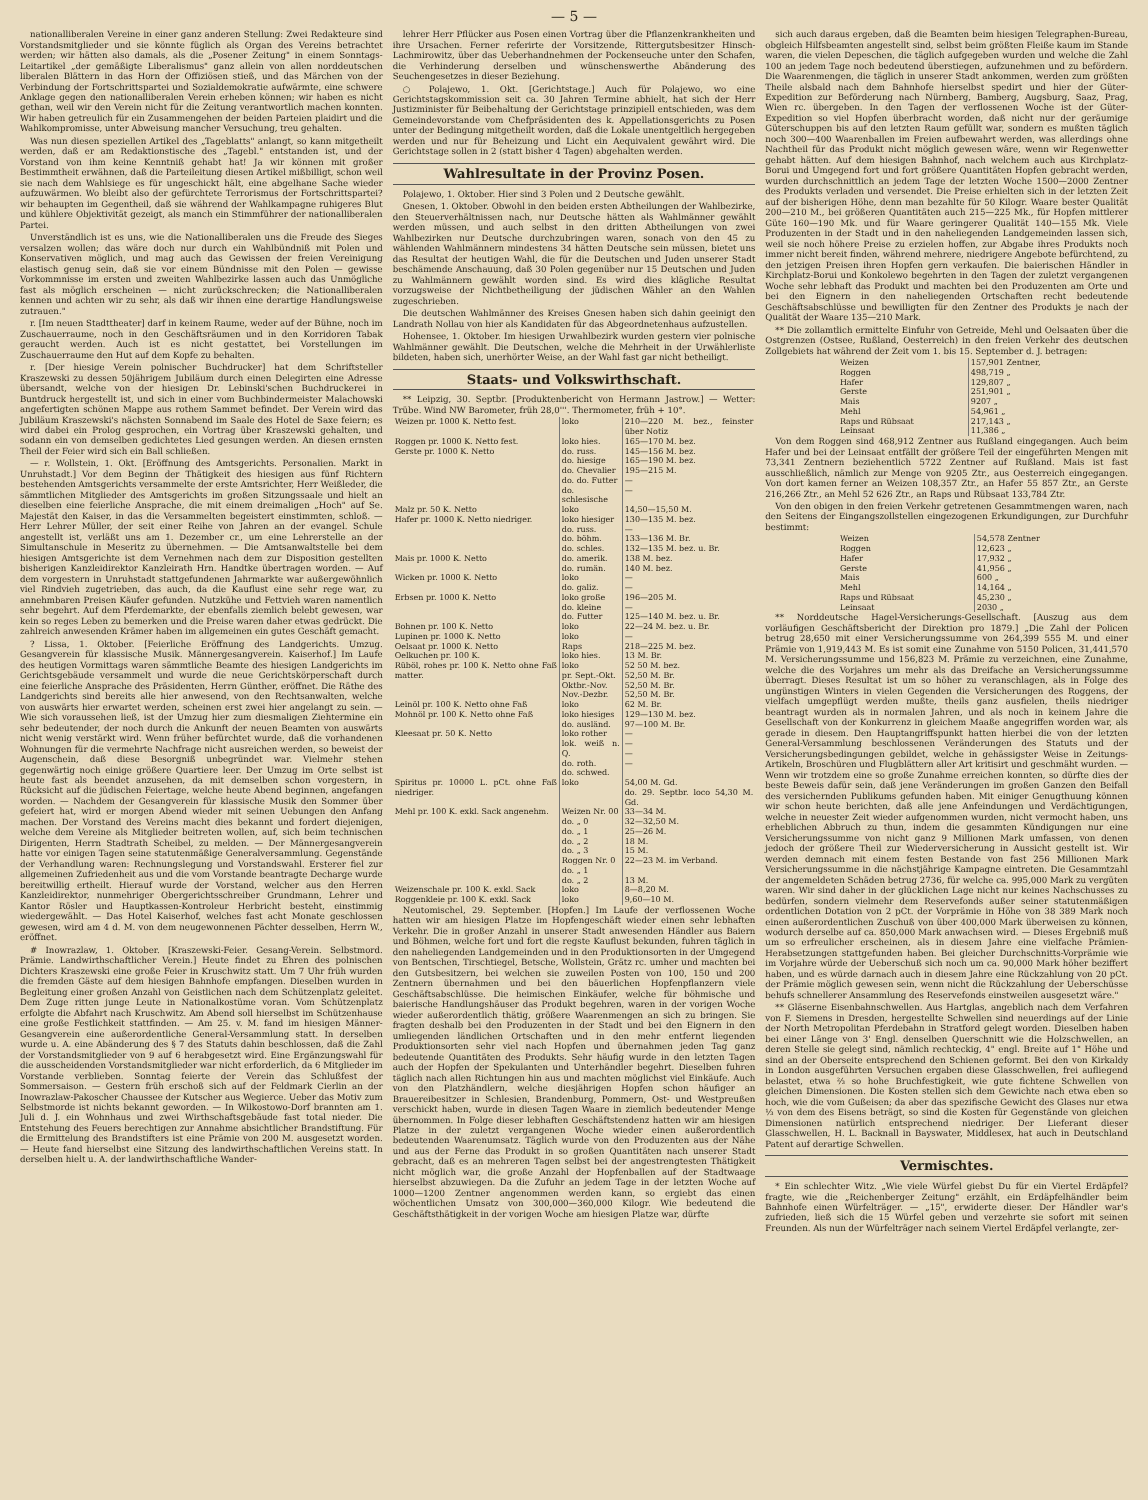— 5 —
nationalliberalen Vereine in einer ganz anderen Stellung: Zwei Redakteure sind Vorstandsmitglieder und sie könnte füglich als Organ des Vereins betrachtet werden; wir hätten also damals, als die „Posener Zeitung" in einem Sonntags-Leitartikel „der gemäßigte Liberalismus" ganz allein von allen norddeutschen liberalen Blättern in das Horn der Offiziösen stieß, und das Märchen von der Verbindung der Fortschrittspartei und Sozialdemokratie aufwärmte, eine schwere Anklage gegen den nationalliberalen Verein erheben können; wir haben es nicht gethan, weil wir den Verein nicht für die Zeitung verantwortlich machen konnten. Wir haben getreulich für ein Zusammengehen der beiden Parteien plaidirt und die Wahlkompromisse, unter Abweisung mancher Versuchung, treu gehalten.
Was nun diesen speziellen Artikel des „Tageblatts" anlangt, so kann mitgetheilt werden, daß er am Redaktionstische des „Tagebl." entstanden ist, und der Vorstand von ihm keine Kenntniß gehabt hat! Ja wir können mit großer Bestimmtheit erwähnen, daß die Parteileitung diesen Artikel mißbilligt, schon weil sie nach dem Wahlsiege es für ungeschickt hält, eine abgelhane Sache wieder aufzuwärmen. Wo bleibt also der gefürchtete Terrorismus der Fortschrittspartei? wir behaupten im Gegentheil, daß sie während der Wahlkampagne ruhigeres Blut und kühlere Objektivität gezeigt, als manch ein Stimmführer der nationalliberalen Partei.
Unverständlich ist es uns, wie die Nationalliberalen uns die Freude des Sieges versalzen wollen; das wäre doch nur durch ein Wahlbündniß mit Polen und Konservativen möglich, und mag auch das Gewissen der freien Vereinigung elastisch genug sein, daß sie vor einem Bündnisse mit den Polen — gewisse Vorkommnisse im ersten und zweiten Wahlbezirke lassen auch das Unmögliche fast als möglich erscheinen — nicht zurückschrecken; die Nationalliberalen kennen und achten wir zu sehr, als daß wir ihnen eine derartige Handlungsweise zutrauen."
r. [Im neuen Stadttheater] darf in keinem Raume, weder auf der Bühne, noch im Zuschauerraume, noch in den Geschäftsräumen und in den Korridoren Tabak geraucht werden. Auch ist es nicht gestattet, bei Vorstellungen im Zuschauerraume den Hut auf dem Kopfe zu behalten.
r. [Der hiesige Verein polnischer Buchdrucker] hat dem Schriftsteller Kraszewski zu dessen 50jährigem Jubiläum durch einen Delegirten eine Adresse übersandt, welche von der hiesigen Dr. Lebinski'schen Buchdruckerei in Buntdruck hergestellt ist, und sich in einer vom Buchbindermeister Malachowski angefertigten schönen Mappe aus rothem Sammet befindet. Der Verein wird das Jubiläum Kraszewski's nächsten Sonnabend im Saale des Hotel de Saxe feiern; es wird dabei ein Prolog gesprochen, ein Vortrag über Kraszewski gehalten, und sodann ein von demselben gedichtetes Lied gesungen werden. An diesen ernsten Theil der Feier wird sich ein Ball schließen.
— r. Wollstein, 1. Okt. [Eröffnung des Amtsgerichts. Personalien. Markt in Unruhstadt.] Vor dem Beginn der Thätigkeit des hiesigen aus fünf Richtern bestehenden Amtsgerichts versammelte der erste Amtsrichter, Herr Weißleder, die sämmtlichen Mitglieder des Amtsgerichts im großen Sitzungssaale und hielt an dieselben eine feierliche Ansprache, die mit einem dreimaligen „Hoch" auf Se. Majestät den Kaiser, in das die Versammelten begeistert einstimmten, schloß. — Herr Lehrer Müller, der seit einer Reihe von Jahren an der evangel. Schule angestellt ist, verläßt uns am 1. Dezember cr., um eine Lehrerstelle an der Simultanschule in Meseritz zu übernehmen. — Die Amtsanwaltstelle bei dem hiesigen Amtsgerichte ist dem Vernehmen nach dem zur Disposition gestellten bisherigen Kanzleidirektor Kanzleirath Hrn. Handtke übertragen worden. — Auf dem vorgestern in Unruhstadt stattgefundenen Jahrmarkte war außergewöhnlich viel Rindvieh zugetrieben, das auch, da die Kauflust eine sehr rege war, zu annehmbaren Preisen Käufer gefunden. Nutzkühe und Fettvieh waren namentlich sehr begehrt. Auf dem Pferdemarkte, der ebenfalls ziemlich belebt gewesen, war kein so reges Leben zu bemerken und die Preise waren daher etwas gedrückt. Die zahlreich anwesenden Krämer haben im allgemeinen ein gutes Geschäft gemacht.
? Lissa, 1. Oktober. [Feierliche Eröffnung des Landgerichts. Umzug. Gesangverein für klassische Musik. Männergesangverein. Kaiserhof.] Im Laufe des heutigen Vormittags waren sämmtliche Beamte des hiesigen Landgerichts im Gerichtsgebäude versammelt und wurde die neue Gerichtskörperschaft durch eine feierliche Ansprache des Präsidenten, Herrn Günther, eröffnet. Die Räthe des Landgerichts sind bereits alle hier anwesend, von den Rechtsanwalten, welche von auswärts hier erwartet werden, scheinen erst zwei hier angelangt zu sein. — Wie sich voraussehen ließ, ist der Umzug hier zum diesmaligen Ziehtermine ein sehr bedeutender, der noch durch die Ankunft der neuen Beamten von auswärts nicht wenig verstärkt wird. Wenn früher befürchtet wurde, daß die vorhandenen Wohnungen für die vermehrte Nachfrage nicht ausreichen werden, so beweist der Augenschein, daß diese Besorgniß unbegründet war. Vielmehr stehen gegenwärtig noch einige größere Quartiere leer. Der Umzug im Orte selbst ist heute fast als beendet anzusehen, da mit demselben schon vorgestern, in Rücksicht auf die jüdischen Feiertage, welche heute Abend beginnen, angefangen worden. — Nachdem der Gesangverein für klassische Musik den Sommer über gefeiert hat, wird er morgen Abend wieder mit seinen Uebungen den Anfang machen. Der Vorstand des Vereins macht dies bekannt und fordert diejenigen, welche dem Vereine als Mitglieder beitreten wollen, auf, sich beim technischen Dirigenten, Herrn Stadtrath Scheibel, zu melden. — Der Männergesangverein hatte vor einigen Tagen seine statutenmäßige Generalversammlung. Gegenstände der Verhandlung waren: Rechnungslegung und Vorstandswahl. Ersterer fiel zur allgemeinen Zufriedenheit aus und die vom Vorstande beantragte Decharge wurde bereitwillig ertheilt. Hierauf wurde der Vorstand, welcher aus den Herren Kanzleidirektor, nunmehriger Obergerichtsschreiber Grundmann, Lehrer und Kantor Rösler und Hauptkassen-Kontroleur Herbricht besteht, einstimmig wiedergewählt. — Das Hotel Kaiserhof, welches fast acht Monate geschlossen gewesen, wird am 4 d. M. von dem neugewonnenen Pächter desselben, Herrn W., eröffnet.
# Inowrazlaw, 1. Oktober. [Kraszewski-Feier. Gesang-Verein. Selbstmord. Prämie. Landwirthschaftlicher Verein.] Heute findet zu Ehren des polnischen Dichters Kraszewski eine große Feier in Kruschwitz statt. Um 7 Uhr früh wurden die fremden Gäste auf dem hiesigen Bahnhofe empfangen. Dieselben wurden in Begleitung einer großen Anzahl von Geistlichen nach dem Schützenplatz geleitet. Dem Zuge ritten junge Leute in Nationalkostüme voran. Vom Schützenplatz erfolgte die Abfahrt nach Kruschwitz. Am Abend soll hierselbst im Schützenhause eine große Festlichkeit stattfinden. — Am 25. v. M. fand im hiesigen Männer-Gesangverein eine außerordentliche General-Versammlung statt. In derselben wurde u. A. eine Abänderung des § 7 des Statuts dahin beschlossen, daß die Zahl der Vorstandsmitglieder von 9 auf 6 herabgesetzt wird. Eine Ergänzungswahl für die ausscheidenden Vorstandsmitglieder war nicht erforderlich, da 6 Mitglieder im Vorstande verblieben. Sonntag feierte der Verein das Schlußfest der Sommersaison. — Gestern früh erschoß sich auf der Feldmark Cierlin an der Inowrazlaw-Pakoscher Chaussee der Kutscher aus Wegierce. Ueber das Motiv zum Selbstmorde ist nichts bekannt geworden. — In Wilkostowo-Dorf brannten am 1. Juli d. J. ein Wohnhaus und zwei Wirthschaftsgebäude fast total nieder. Die Entstehung des Feuers berechtigen zur Annahme absichtlicher Brandstiftung. Für die Ermittelung des Brandstifters ist eine Prämie von 200 M. ausgesetzt worden. — Heute fand hierselbst eine Sitzung des landwirthschaftlichen Vereins statt. In derselben hielt u. A. der landwirthschaftliche Wander-
lehrer Herr Pflücker aus Posen einen Vortrag über die Pflanzenkrankheiten und ihre Ursachen. Ferner referirte der Vorsitzende, Rittergutsbesitzer Hinsch-Lachmirowitz, über das Ueberhandnehmen der Pockenseuche unter den Schafen, die Verhinderung derselben und wünschenswerthe Abänderung des Seuchengesetzes in dieser Beziehung.
○ Polajewo, 1. Okt. [Gerichtstage.] Auch für Polajewo, wo eine Gerichtstagskommission seit ca. 30 Jahren Termine abhielt, hat sich der Herr Justizminister für Beibehaltung der Gerichtstage prinzipiell entschieden, was dem Gemeindevorstande vom Chefpräsidenten des k. Appellationsgerichts zu Posen unter der Bedingung mitgetheilt worden, daß die Lokale unentgeltlich hergegeben werden und nur für Beheizung und Licht ein Aequivalent gewährt wird. Die Gerichtstage sollen in 2 (statt bisher 4 Tagen) abgehalten werden.
Wahlresultate in der Provinz Posen.
Polajewo, 1. Oktober. Hier sind 3 Polen und 2 Deutsche gewählt.
Gnesen, 1. Oktober. Obwohl in den beiden ersten Abtheilungen der Wahlbezirke, den Steuerverhältnissen nach, nur Deutsche hätten als Wahlmänner gewählt werden müssen, und auch selbst in den dritten Abtheilungen von zwei Wahlbezirken nur Deutsche durchzubringen waren, sonach von den 45 zu wählenden Wahlmännern mindestens 34 hätten Deutsche sein müssen, bietet uns das Resultat der heutigen Wahl, die für die Deutschen und Juden unserer Stadt beschämende Anschauung, daß 30 Polen gegenüber nur 15 Deutschen und Juden zu Wahlmännern gewählt worden sind. Es wird dies klägliche Resultat vorzugsweise der Nichtbetheiligung der jüdischen Wähler an den Wahlen zugeschrieben.
Die deutschen Wahlmänner des Kreises Gnesen haben sich dahin geeinigt den Landrath Nollau von hier als Kandidaten für das Abgeordnetenhaus aufzustellen.
Hohensee, 1. Oktober. Im hiesigen Urwahlbezirk wurden gestern vier polnische Wahlmänner gewählt. Die Deutschen, welche die Mehrheit in der Urwählerliste bildeten, haben sich, unerhörter Weise, an der Wahl fast gar nicht betheiligt.
Staats- und Volkswirthschaft.
** Leipzig, 30. Septbr. [Produktenbericht von Hermann Jastrow.] — Wetter: Trübe. Wind NW Barometer, früh 28,0'''. Thermometer, früh + 10°.
| Weizen pr. 1000 K. Netto fest. | loko | 210—220 M. bez., feinster über Notiz |
| Roggen pr. 1000 K. Netto fest. | loko hies. | 165—170 M. bez. |
| Gerste pr. 1000 K. Netto | do. russ. do. hiesige do. Chevalier do. do. Futter do. schlesische | 145—156 M. bez. 165—190 M. bez. 195—215 M. — — |
| Malz pr. 50 K. Netto | loko | 14,50—15,50 M. |
| Hafer pr. 1000 K. Netto niedriger. | loko hiesiger do. russ. do. böhm. do. schles. | 130—135 M. bez. — 133—136 M. Br. 132—135 M. bez. u. Br. |
| Mais pr. 1000 K. Netto | do. amerik. do. rumän. | 138 M. bez. 140 M. bez. |
| Wicken pr. 1000 K. Netto | loko do. galiz. | — — |
| Erbsen pr. 1000 K. Netto | loko große do. kleine do. Futter | 196—205 M. — 125—140 M. bez. u. Br. |
| Bohnen pr. 100 K. Netto | loko | 22—24 M. bez. u. Br. |
| Lupinen pr. 1000 K. Netto | loko | — |
| Oelsaat pr. 1000 K. Netto | Raps | 218—225 M. bez. |
| Oelkuchen pr. 100 K. | loko hies. | 13 M. Br. |
| Rüböl, rohes pr. 100 K. Netto ohne Faß matter. | loko pr. Sept.-Okt. Oktbr.-Nov. Nov.-Dezbr. | 52 50 M. bez. 52,50 M. Br. 52,50 M. Br. 52,50 M. Br. |
| Leinöl pr. 100 K. Netto ohne Faß | loko | 62 M. Br. |
| Mohnöl pr. 100 K. Netto ohne Faß | loko hiesiges do. ausländ. | 129—130 M. bez. 97—100 M. Br. |
| Kleesaat pr. 50 K. Netto | loko rother lok. weiß n. Q. do. roth. do. schwed. | — — — — |
| Spiritus pr. 10000 L. pCt. ohne Faß niedriger. | loko | 54,00 M. Gd. do. 29. Septbr. loco 54,30 M. Gd. |
| Mehl pr. 100 K. exkl. Sack angenehm. | Weizen Nr. 00 do. „ 0 do. „ 1 do. „ 2 do. „ 3 Roggen Nr. 0 do. „ 1 do. „ 2 | 33—34 M. 32—32,50 M. 25—26 M. 18 M. 15 M. 22—23 M. im Verband. 13 M. |
| Weizenschale pr. 100 K. exkl. Sack | loko | 8—8,20 M. |
| Roggenkleie pr. 100 K. exkl. Sack | loko | 9,60—10 M. |
Neutomischel, 29. September. [Hopfen.] Im Laufe der verflossenen Woche hatten wir am hiesigen Platze im Hopfengeschäft wieder einen sehr lebhaften Verkehr. Die in großer Anzahl in unserer Stadt anwesenden Händler aus Baiern und Böhmen, welche fort und fort die regste Kauflust bekunden, fuhren täglich in den naheliegenden Landgemeinden und in den Produktionsorten in der Umgegend von Bentschen, Tirschtiegel, Betsche, Wollstein, Grätz rc. umher und machten bei den Gutsbesitzern, bei welchen sie zuweilen Posten von 100, 150 und 200 Zentnern übernahmen und bei den bäuerlichen Hopfenpflanzern viele Geschäftsabschlüsse. Die heimischen Einkäufer, welche für böhmische und baierische Handlungshäuser das Produkt begehren, waren in der vorigen Woche wieder außerordentlich thätig, größere Waarenmengen an sich zu bringen. Sie fragten deshalb bei den Produzenten in der Stadt und bei den Eignern in den umliegenden ländlichen Ortschaften und in den mehr entfernt liegenden Produktionsorten sehr viel nach Hopfen und übernahmen jeden Tag ganz bedeutende Quantitäten des Produkts. Sehr häufig wurde in den letzten Tagen auch der Hopfen der Spekulanten und Unterhändler begehrt. Dieselben fuhren täglich nach allen Richtungen hin aus und machten möglichst viel Einkäufe. Auch von den Platzhändlern, welche diesjährigen Hopfen schon häufiger an Brauereibesitzer in Schlesien, Brandenburg, Pommern, Ost- und Westpreußen verschickt haben, wurde in diesen Tagen Waare in ziemlich bedeutender Menge übernommen. In Folge dieser lebhaften Geschäftstendenz hatten wir am hiesigen Platze in der zuletzt vergangenen Woche wieder einen außerordentlich bedeutenden Waarenumsatz. Täglich wurde von den Produzenten aus der Nähe und aus der Ferne das Produkt in so großen Quantitäten nach unserer Stadt gebracht, daß es an mehreren Tagen selbst bei der angestrengtesten Thätigkeit nicht möglich war, die große Anzahl der Hopfenballen auf der Stadtwaage hierselbst abzuwiegen. Da die Zufuhr an jedem Tage in der letzten Woche auf 1000—1200 Zentner angenommen werden kann, so ergiebt das einen wöchentlichen Umsatz von 300,000—360,000 Kilogr. Wie bedeutend die Geschäftsthätigkeit in der vorigen Woche am hiesigen Platze war, dürfte
sich auch daraus ergeben, daß die Beamten beim hiesigen Telegraphen-Bureau, obgleich Hilfsbeamten angestellt sind, selbst beim größten Fleiße kaum im Stande waren, die vielen Depeschen, die täglich aufgegeben wurden und welche die Zahl 100 an jedem Tage noch bedeutend überstiegen, aufzunehmen und zu befördern. Die Waarenmengen, die täglich in unserer Stadt ankommen, werden zum größten Theile alsbald nach dem Bahnhofe hierselbst spedirt und hier der Güter-Expedition zur Beförderung nach Nürnberg, Bamberg, Augsburg, Saaz, Prag, Wien rc. übergeben. In den Tagen der verflossenen Woche ist der Güter-Expedition so viel Hopfen überbracht worden, daß nicht nur der geräumige Güterschuppen bis auf den letzten Raum gefüllt war, sondern es mußten täglich noch 300—400 Waarenballen im Freien aufbewahrt werden, was allerdings ohne Nachtheil für das Produkt nicht möglich gewesen wäre, wenn wir Regenwetter gehabt hätten. Auf dem hiesigen Bahnhof, nach welchem auch aus Kirchplatz-Borui und Umgegend fort und fort größere Quantitäten Hopfen gebracht werden, wurden durchschnittlich an jedem Tage der letzten Woche 1500—2000 Zentner des Produkts verladen und versendet. Die Preise erhielten sich in der letzten Zeit auf der bisherigen Höhe, denn man bezahlte für 50 Kilogr. Waare bester Qualität 200—210 M., bei größeren Quantitäten auch 215—225 Mk., für Hopfen mittlerer Güte 160—190 Mk. und für Waare geringerer Qualität 140—155 Mk. Viele Produzenten in der Stadt und in den naheliegenden Landgemeinden lassen sich, weil sie noch höhere Preise zu erzielen hoffen, zur Abgabe ihres Produkts noch immer nicht bereit finden, während mehrere, niedrigere Angebote befürchtend, zu den jetzigen Preisen ihren Hopfen gern verkaufen. Die baierischen Händler in Kirchplatz-Borui und Konkolewo begehrten in den Tagen der zuletzt vergangenen Woche sehr lebhaft das Produkt und machten bei den Produzenten am Orte und bei den Eignern in den naheliegenden Ortschaften recht bedeutende Geschäftsabschlüsse und bewilligten für den Zentner des Produkts je nach der Qualität der Waare 135—210 Mark.
** Die zollamtlich ermittelte Einfuhr von Getreide, Mehl und Oelsaaten über die Ostgrenzen (Ostsee, Rußland, Oesterreich) in den freien Verkehr des deutschen Zollgebiets hat während der Zeit vom 1. bis 15. September d. J. betragen:
| Weizen | 157,901 Zentner, |
| Roggen | 498,719 „ |
| Hafer | 129,807 „ |
| Gerste | 251,901 „ |
| Mais | 9207 „ |
| Mehl | 54,961 „ |
| Raps und Rübsaat | 217,143 „ |
| Leinsaat | 11,386 „ |
Von dem Roggen sind 468,912 Zentner aus Rußland eingegangen. Auch beim Hafer und bei der Leinsaat entfällt der größere Teil der eingeführten Mengen mit 73,341 Zentnern beziehentlich 5722 Zentner auf Rußland. Mais ist fast ausschließlich, nämlich zur Menge von 9205 Ztr., aus Oesterreich eingegangen. Von dort kamen ferner an Weizen 108,357 Ztr., an Hafer 55 857 Ztr., an Gerste 216,266 Ztr., an Mehl 52 626 Ztr., an Raps und Rübsaat 133,784 Ztr.
Von den obigen in den freien Verkehr getretenen Gesammtmengen waren, nach den Seitens der Eingangszollstellen eingezogenen Erkundigungen, zur Durchfuhr bestimmt:
| Weizen | 54,578 Zentner |
| Roggen | 12,623 „ |
| Hafer | 17,932 „ |
| Gerste | 41,956 „ |
| Mais | 600 „ |
| Mehl | 14,164 „ |
| Raps und Rübsaat | 45,230 „ |
| Leinsaat | 2030 „ |
** Norddeutsche Hagel-Versicherungs-Gesellschaft. [Auszug aus dem vorläufigen Geschäftsbericht der Direktion pro 1879.] „Die Zahl der Policen betrug 28,650 mit einer Versicherungssumme von 264,399 555 M. und einer Prämie von 1,919,443 M. Es ist somit eine Zunahme von 5150 Policen, 31,441,570 M. Versicherungssumme und 156,823 M. Prämie zu verzeichnen, eine Zunahme, welche die des Vorjahres um mehr als das Dreifache an Versicherungssumme überragt. Dieses Resultat ist um so höher zu veranschlagen, als in Folge des ungünstigen Winters in vielen Gegenden die Versicherungen des Roggens, der vielfach umgepflügt werden mußte, theils ganz ausfielen, theils niedriger beantragt wurden als in normalen Jahren, und als noch in keinem Jahre die Gesellschaft von der Konkurrenz in gleichem Maaße angegriffen worden war, als gerade in diesem. Den Hauptangriffspunkt hatten hierbei die von der letzten General-Versammlung beschlossenen Veränderungen des Statuts und der Versicherungsbedingungen gebildet, welche in gehässigster Weise in Zeitungs-Artikeln, Broschüren und Flugblättern aller Art kritisirt und geschmäht wurden. — Wenn wir trotzdem eine so große Zunahme erreichen konnten, so dürfte dies der beste Beweis dafür sein, daß jene Veränderungen im großen Ganzen den Beifall des versichernden Publikums gefunden haben. Mit einiger Genugthuung können wir schon heute berichten, daß alle jene Anfeindungen und Verdächtigungen, welche in neuester Zeit wieder aufgenommen wurden, nicht vermocht haben, uns erheblichen Abbruch zu thun, indem die gesammten Kündigungen nur eine Versicherungssumme von nicht ganz 9 Millionen Mark umfassen, von denen jedoch der größere Theil zur Wiederversicherung in Aussicht gestellt ist. Wir werden demnach mit einem festen Bestande von fast 256 Millionen Mark Versicherungssumme in die nächstjährige Kampagne eintreten. Die Gesammtzahl der angemeldeten Schäden betrug 2736, für welche ca. 995,000 Mark zu vergüten waren. Wir sind daher in der glücklichen Lage nicht nur keines Nachschusses zu bedürfen, sondern vielmehr dem Reservefonds außer seiner statutenmäßigen ordentlichen Dotation von 2 pCt. der Vorprämie in Höhe von 38 389 Mark noch einen außerordentlichen Zuschuß von über 400,000 Mark überweisen zu können, wodurch derselbe auf ca. 850,000 Mark anwachsen wird. — Dieses Ergebniß muß um so erfreulicher erscheinen, als in diesem Jahre eine vielfache Prämien-Herabsetzungen stattgefunden haben. Bei gleicher Durchschnitts-Vorprämie wie im Vorjahre würde der Ueberschuß sich noch um ca. 90,000 Mark höher beziffert haben, und es würde darnach auch in diesem Jahre eine Rückzahlung von 20 pCt. der Prämie möglich gewesen sein, wenn nicht die Rückzahlung der Ueberschüsse behufs schnellerer Ansammlung des Reservefonds einstweilen ausgesetzt wäre."
** Gläserne Eisenbahnschwellen. Aus Hartglas, angeblich nach dem Verfahren von F. Siemens in Dresden, hergestellte Schwellen sind neuerdings auf der Linie der North Metropolitan Pferdebahn in Stratford gelegt worden. Dieselben haben bei einer Länge von 3' Engl. denselben Querschnitt wie die Holzschwellen, an deren Stelle sie gelegt sind, nämlich rechteckig, 4" engl. Breite auf 1" Höhe und sind an der Oberseite entsprechend den Schienen geformt. Bei den von Kirkaldy in London ausgeführten Versuchen ergaben diese Glasschwellen, frei aufliegend belastet, etwa ⅔ so hohe Bruchfestigkeit, wie gute fichtene Schwellen von gleichen Dimensionen. Die Kosten stellen sich dem Gewichte nach etwa eben so hoch, wie die vom Gußeisen; da aber das spezifische Gewicht des Glases nur etwa ⅓ von dem des Eisens beträgt, so sind die Kosten für Gegenstände von gleichen Dimensionen natürlich entsprechend niedriger. Der Lieferant dieser Glasschwellen, H. L. Backnall in Bayswater, Middlesex, hat auch in Deutschland Patent auf derartige Schwellen.
Vermischtes.
* Ein schlechter Witz. „Wie viele Würfel giebst Du für ein Viertel Erdäpfel? fragte, wie die „Reichenberger Zeitung" erzählt, ein Erdäpfelhändler beim Bahnhofe einen Würfelträger. — „15", erwiderte dieser. Der Händler war's zufrieden, ließ sich die 15 Würfel geben und verzehrte sie sofort mit seinen Freunden. Als nun der Würfelträger nach seinem Viertel Erdäpfel verlangte, zer-